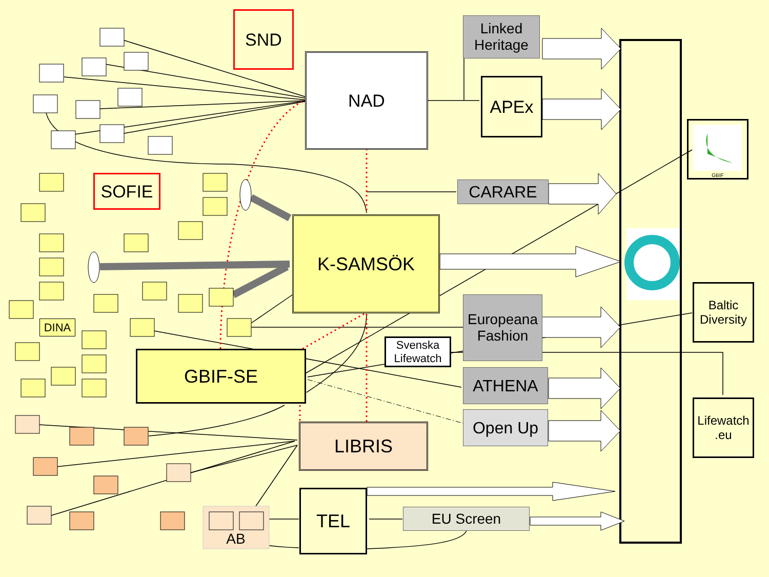SND
NAD
Linked Heritage
APEx
SOFIE CARARE
K-SAMSÖK
DINA
Europeana Fashion
Svenska Lifewatch
GBIF-SE
ATHENA
Open Up
LIBRIS
GBIF
Baltic Diversity
Lifewatch .eu
TEL
EU Screen
AB